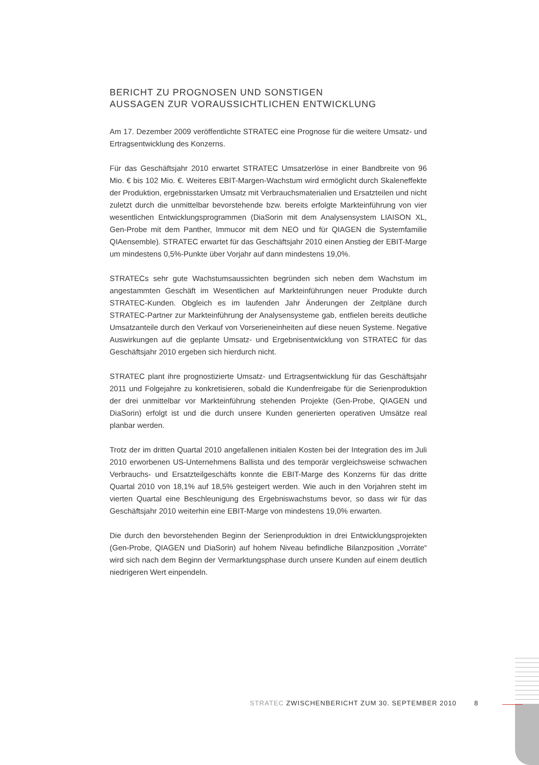BERICHT ZU PROGNOSEN UND SONSTIGEN
AUSSAGEN ZUR VORAUSSICHTLICHEN ENTWICKLUNG
Am 17. Dezember 2009 veröffentlichte STRATEC eine Prognose für die weitere Umsatz- und Ertragsentwicklung des Konzerns.
Für das Geschäftsjahr 2010 erwartet STRATEC Umsatzerlöse in einer Bandbreite von 96 Mio. € bis 102 Mio. €. Weiteres EBIT-Margen-Wachstum wird ermöglicht durch Skaleneffekte der Produktion, ergebnisstarken Umsatz mit Verbrauchsmaterialien und Ersatzteilen und nicht zuletzt durch die unmittelbar bevorstehende bzw. bereits erfolgte Markteinführung von vier wesentlichen Entwicklungsprogrammen (DiaSorin mit dem Analysensystem LIAISON XL, Gen-Probe mit dem Panther, Immucor mit dem NEO und für QIAGEN die Systemfamilie QIAensemble). STRATEC erwartet für das Geschäftsjahr 2010 einen Anstieg der EBIT-Marge um mindestens 0,5%-Punkte über Vorjahr auf dann mindestens 19,0%.
STRATECs sehr gute Wachstumsaussichten begründen sich neben dem Wachstum im angestammten Geschäft im Wesentlichen auf Markteinführungen neuer Produkte durch STRATEC-Kunden. Obgleich es im laufenden Jahr Änderungen der Zeitpläne durch STRATEC-Partner zur Markteinführung der Analysensysteme gab, entfielen bereits deutliche Umsatzanteile durch den Verkauf von Vorserieneinheiten auf diese neuen Systeme. Negative Auswirkungen auf die geplante Umsatz- und Ergebnisentwicklung von STRATEC für das Geschäftsjahr 2010 ergeben sich hierdurch nicht.
STRATEC plant ihre prognostizierte Umsatz- und Ertragsentwicklung für das Geschäftsjahr 2011 und Folgejahre zu konkretisieren, sobald die Kundenfreigabe für die Serienproduktion der drei unmittelbar vor Markteinführung stehenden Projekte (Gen-Probe, QIAGEN und DiaSorin) erfolgt ist und die durch unsere Kunden generierten operativen Umsätze real planbar werden.
Trotz der im dritten Quartal 2010 angefallenen initialen Kosten bei der Integration des im Juli 2010 erworbenen US-Unternehmens Ballista und des temporär vergleichsweise schwachen Verbrauchs- und Ersatzteilgeschäfts konnte die EBIT-Marge des Konzerns für das dritte Quartal 2010 von 18,1% auf 18,5% gesteigert werden. Wie auch in den Vorjahren steht im vierten Quartal eine Beschleunigung des Ergebniswachstums bevor, so dass wir für das Geschäftsjahr 2010 weiterhin eine EBIT-Marge von mindestens 19,0% erwarten.
Die durch den bevorstehenden Beginn der Serienproduktion in drei Entwicklungsprojekten (Gen-Probe, QIAGEN und DiaSorin) auf hohem Niveau befindliche Bilanzposition „Vorräte“ wird sich nach dem Beginn der Vermarktungsphase durch unsere Kunden auf einem deutlich niedrigeren Wert einpendeln.
STRATEC ZWISCHENBERICHT ZUM 30. SEPTEMBER 2010 8